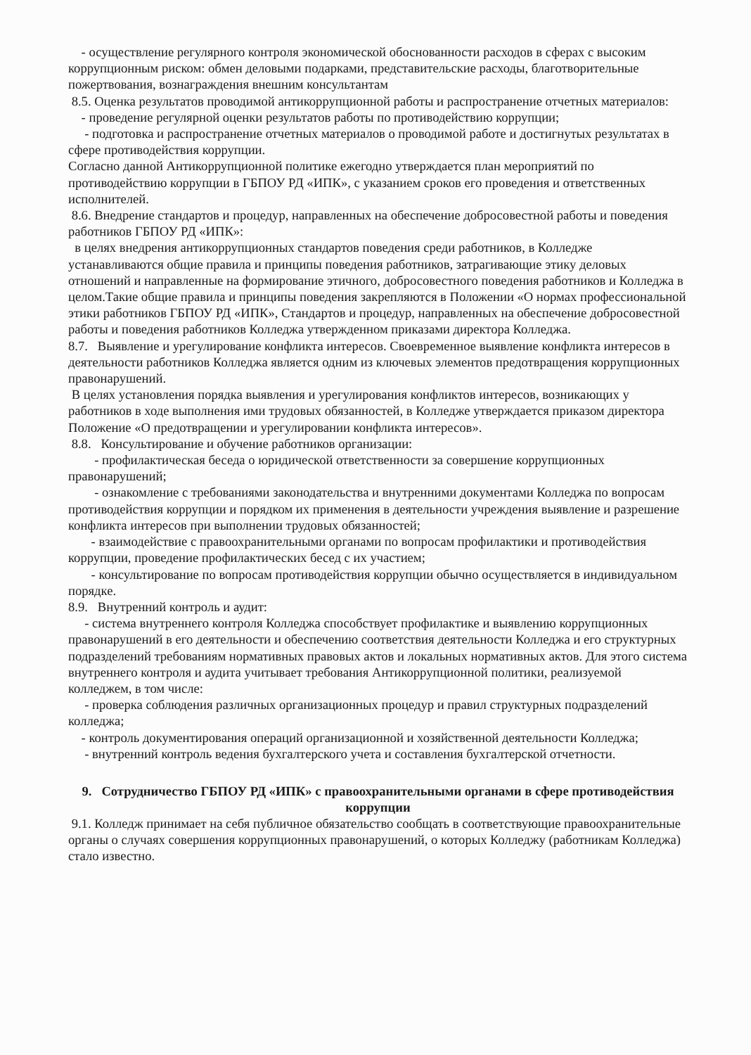- осуществление регулярного контроля экономической обоснованности расходов в сферах с высоким коррупционным риском: обмен деловыми подарками, представительские расходы, благотворительные пожертвования, вознаграждения внешним консультантам
8.5. Оценка результатов проводимой антикоррупционной работы и распространение отчетных материалов:
- проведение регулярной оценки результатов работы по противодействию коррупции;
- подготовка и распространение отчетных материалов о проводимой работе и достигнутых результатах в сфере противодействия коррупции.
Согласно данной Антикоррупционной политике ежегодно утверждается план мероприятий по противодействию коррупции в ГБПОУ РД «ИПК», с указанием сроков его проведения и ответственных исполнителей.
8.6. Внедрение стандартов и процедур, направленных на обеспечение добросовестной работы и поведения работников ГБПОУ РД «ИПК»:
в целях внедрения антикоррупционных стандартов поведения среди работников, в Колледже устанавливаются общие правила и принципы поведения работников, затрагивающие этику деловых отношений и направленные на формирование этичного, добросовестного поведения работников и Колледжа в целом.Такие общие правила и принципы поведения закрепляются в Положении «О нормах профессиональной этики работников ГБПОУ РД «ИПК», Стандартов и процедур, направленных на обеспечение добросовестной работы и поведения работников Колледжа утвержденном приказами директора Колледжа.
8.7. Выявление и урегулирование конфликта интересов. Своевременное выявление конфликта интересов в деятельности работников Колледжа является одним из ключевых элементов предотвращения коррупционных правонарушений.
В целях установления порядка выявления и урегулирования конфликтов интересов, возникающих у работников в ходе выполнения ими трудовых обязанностей, в Колледже утверждается приказом директора Положение «О предотвращении и урегулировании конфликта интересов».
8.8. Консультирование и обучение работников организации:
- профилактическая беседа о юридической ответственности за совершение коррупционных правонарушений;
- ознакомление с требованиями законодательства и внутренними документами Колледжа по вопросам противодействия коррупции и порядком их применения в деятельности учреждения выявление и разрешение конфликта интересов при выполнении трудовых обязанностей;
- взаимодействие с правоохранительными органами по вопросам профилактики и противодействия коррупции, проведение профилактических бесед с их участием;
- консультирование по вопросам противодействия коррупции обычно осуществляется в индивидуальном порядке.
8.9. Внутренний контроль и аудит:
- система внутреннего контроля Колледжа способствует профилактике и выявлению коррупционных правонарушений в его деятельности и обеспечению соответствия деятельности Колледжа и его структурных подразделений требованиям нормативных правовых актов и локальных нормативных актов. Для этого система внутреннего контроля и аудита учитывает требования Антикоррупционной политики, реализуемой колледжем, в том числе:
- проверка соблюдения различных организационных процедур и правил структурных подразделений колледжа;
- контроль документирования операций организационной и хозяйственной деятельности Колледжа;
- внутренний контроль ведения бухгалтерского учета и составления бухгалтерской отчетности.
9. Сотрудничество ГБПОУ РД «ИПК» с правоохранительными органами в сфере противодействия коррупции
9.1. Колледж принимает на себя публичное обязательство сообщать в соответствующие правоохранительные органы о случаях совершения коррупционных правонарушений, о которых Колледжу (работникам Колледжа) стало известно.